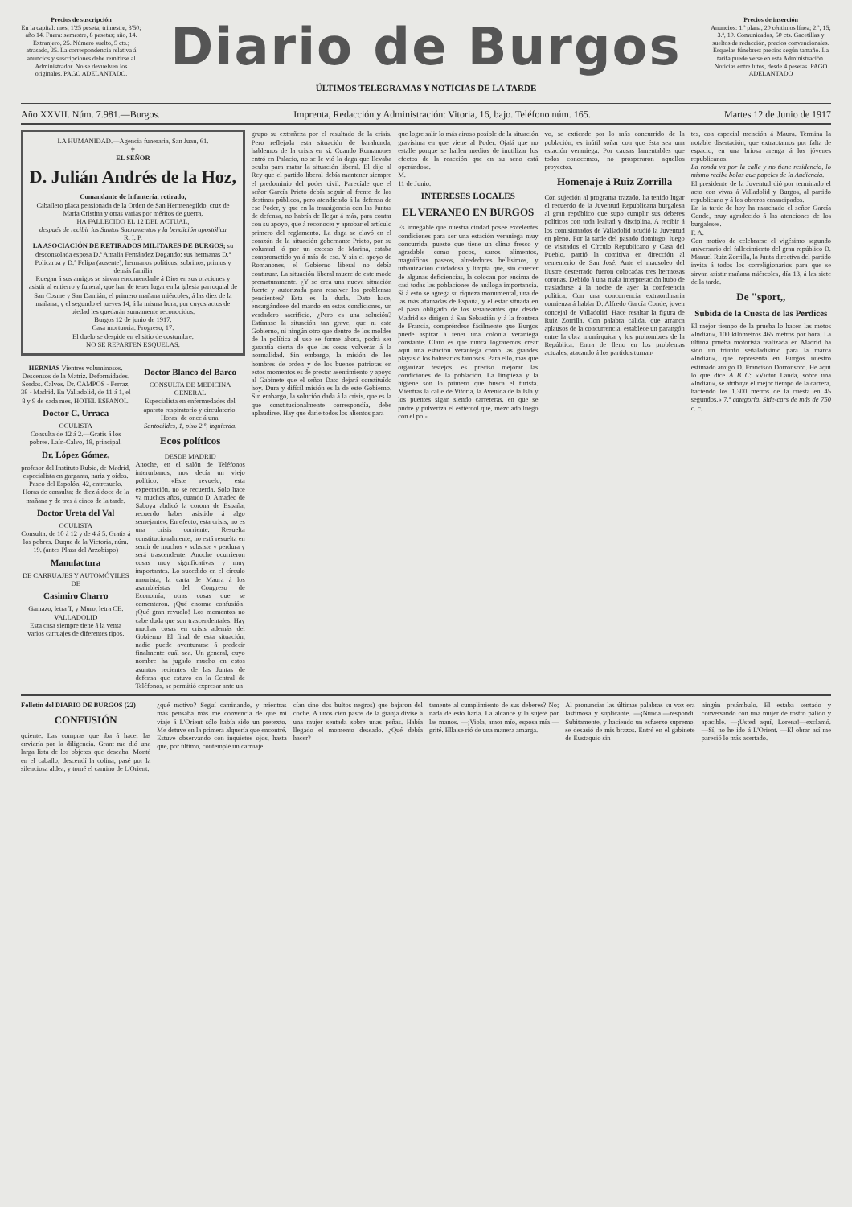Precios de suscripción
En la capital: mes, 1'25 peseta; trimestre, 3'50; año 14. Fuera: semestre, 8 pesetas; año, 14. Extranjero, 25. Número suelto, 5 cts.; atrasado, 25. La correspondencia relativa á anuncios y suscripciones debe remitirse al Administrador. No se devuelven los originales. PAGO ADELANTADO.
Diario de Burgos
ÚLTIMOS TELEGRAMAS Y NOTICIAS DE LA TARDE
Precios de inserción
Anuncios: 1.ª plana, 20 céntimos línea; 2.ª, 15; 3.ª, 10. Comunicados, 50 cts. Gacetillas y sueltos de redacción, precios convencionales. Esquelas fúnebres: precios según tamaño. La tarifa puede verse en esta Administración. Noticias entre lutos, desde 4 pesetas. PAGO ADELANTADO
Año XXVII. Núm. 7.981.—Burgos. Imprenta, Redacción y Administración: Vitoria, 16, bajo. Teléfono núm. 165. Martes 12 de Junio de 1917
LA HUMANIDAD.—Agencia funeraria, San Juan, 61.
✝
EL SEÑOR
D. Julián Andrés de la Hoz,
Comandante de Infantería, retirado,
Caballero placa pensionada de la Orden de San Hermenegildo, cruz de María Cristina y otras varias por méritos de guerra,
HA FALLECIDO EL 12 DEL ACTUAL,
después de recibir los Santos Sacramentos y la bendición apostólica
R. I. P.
LA ASOCIACIÓN DE RETIRADOS MILITARES DE BURGOS; su desconsolada esposa D.ª Amalia Fernández Dogando; sus hermanas D.ª Policarpa y D.ª Felipa (ausente); hermanos políticos, sobrinos, primos y demás familia
Ruegan á sus amigos se sirvan encomendarle á Dios en sus oraciones y asistir al entierro y funeral, que han de tener lugar en la iglesia parroquial de San Cosme y San Damián, el primero mañana miércoles, á las diez de la mañana, y el segundo el jueves 14, á la misma hora, por cuyos actos de piedad les quedarán sumamente reconocidos.
Burgos 12 de junio de 1917.
Casa mortuoria: Progreso, 17.
El duelo se despide en el sitio de costumbre.
NO SE REPARTEN ESQUELAS.
HERNIAS Vientres voluminosos. Descensos de la Matriz. Deformidades. Sordos. Calvos. Dr. CAMPOS - Ferraz, 38 - Madrid. En Valladolid, de 11 á 1, el 8 y 9 de cada mes, HOTEL ESPAÑOL.
Doctor C. Urraca
OCULISTA
Consulta de 12 á 2.—Gratis á los pobres. Laín-Calvo, 18, principal.
Dr. López Gómez,
profesor del Instituto Rubio, de Madrid, especialista en garganta, nariz y oídos. Paseo del Espolón, 42, entresuelo. Horas de consulta: de diez á doce de la mañana y de tres á cinco de la tarde.
Doctor Ureta del Val
OCULISTA
Consulta: de 10 á 12 y de 4 á 5. Gratis á los pobres. Duque de la Victoria, núm. 19. (antes Plaza del Arzobispo)
Manufactura
DE CARRUAJES Y AUTOMÓVILES DE
Casimiro Charro
Gamazo, letra T, y Muro, letra CE. VALLADOLID
Esta casa siempre tiene á la venta varios carruajes de diferentes tipos.
Doctor Blanco del Barco
CONSULTA DE MEDICINA GENERAL
Especialista en enfermedades del aparato respiratorio y circulatorio.
Horas: de once á una.
Santocildes, 1, piso 2.º, izquierda.
Ecos políticos
DESDE MADRIDAnoche, en el salón de Teléfonos interurbanos, nos decía un viejo político: «Este revuelo, esta expectación, no se recuerda. Solo hace ya muchos años, cuando D. Amadeo de Saboya abdicó la corona de España, recuerdo haber asistido á algo semejante». En efecto; esta crisis, no es una crisis corriente. Resuelta constitucionalmente, no está resuelta en sentir de muchos y subsiste y perdura y será trascendente. Anoche ocurrieron cosas muy significativas y muy importantes. Lo sucedido en el círculo maurista; la carta de Maura á los asambleístas del Congreso de Economía; otras cosas que se comentaron. ¡Qué enorme confusión! ¡Qué gran revuelo! Los momentos no cabe duda que son trascendentales. Hay muchas cosas en crisis además del Gobierno. El final de esta situación, nadie puede aventurarse á predecir finalmente cuál sea. Un general, cuyo nombre ha jugado mucho en estos asuntos recientes de las Juntas de defensa que estuvo en la Central de Teléfonos, se permitió expresar ante un
grupo su extrañeza por el resultado de la crisis. Pero reflejada esta situación de barahunda, hablemos de la crisis en sí. Cuando Romanones entró en Palacio, no se le vió la daga que llevaba oculta para matar la situación liberal. El dijo al Rey que el partido liberal debía mantener siempre el predominio del poder civil. Parecíale que el señor García Prieto debía seguir al frente de los destinos públicos, pero atendiendo á la defensa de ese Poder, y que en la transigencia con las Juntas de defensa, no habría de llegar á más, para contar con su apoyo, que á reconocer y aprobar el artículo primero del reglamento. La daga se clavó en el corazón de la situación gobernante Prieto, por su voluntad, ó por un exceso de Marina, estaba comprometido ya á más de eso. Y sin el apoyo de Romanones, el Gobierno liberal no debía continuar. La situación liberal muere de este modo prematuramente. ¿Y se crea una nueva situación fuerte y autorizada para resolver los problemas pendientes? Esta es la duda. Dato hace, encargándose del mando en estas condiciones, un verdadero sacrificio. ¿Pero es una solución? Estímase la situación tan grave, que ni este Gobierno, ni ningún otro que dentro de los moldes de la política al uso se forme ahora, podrá ser garantía cierta de que las cosas volverán á la normalidad. Sin embargo, la misión de los hombres de orden y de los buenos patriotas en estos momentos es de prestar asentimiento y apoyo al Gabinete que el señor Dato dejará constituído hoy. Dura y difícil misión es la de este Gobierno. Sin embargo, la solución dada á la crisis, que es la que constitucionalmente correspondía, debe aplaudirse. Hay que darle todos los alientos para
que logre salir lo más airoso posible de la situación gravísima en que viene al Poder. Ojalá que no estalle porque se hallen medios de inutilizar los efectos de la reacción que en su seno está operándose.
M.
11 de Junio.
INTERESES LOCALES
EL VERANEO EN BURGOS
Es innegable que nuestra ciudad posee excelentes condiciones para ser una estación veraniega muy concurrida, puesto que tiene un clima fresco y agradable como pocos, sanos alimentos, magníficos paseos, alrededores bellísimos, y urbanización cuidadosa y limpia que, sin carecer de algunas deficiencias, la colocan por encima de casi todas las poblaciones de análoga importancia. Si á esto se agrega su riqueza monumental, una de las más afamadas de España, y el estar situada en el paso obligado de los veraneantes que desde Madrid se dirigen á San Sebastián y á la frontera de Francia, compréndese fácilmente que Burgos puede aspirar á tener una colonia veraniega constante. Claro es que nunca lograremos crear aquí una estación veraniega como las grandes playas ó los balnearios famosos. Para ello, más que organizar festejos, es preciso mejorar las condiciones de la población. La limpieza y la higiene son lo primero que busca el turista. Mientras la calle de Vitoria, la Avenida de la Isla y los puentes sigan siendo carreteras, en que se pudre y pulveriza el estiércol que, mezclado luego con el pol-
vo, se extiende por lo más concurrido de la población, es inútil soñar con que ésta sea una estación veraniega. Por causas lamentables que todos conocemos, no prosperaron aquellos proyectos.
Homenaje á Ruiz Zorrilla
Con sujeción al programa trazado, ha tenido lugar el recuerdo de la Juventud Republicana burgalesa al gran repúblico que supo cumplir sus deberes políticos con toda lealtad y disciplina. A recibir á los comisionados de Valladolid acudió la Juventud en pleno. Por la tarde del pasado domingo, luego de visitados el Círculo Republicano y Casa del Pueblo, partió la comitiva en dirección al cementerio de San José. Ante el mausoleo del ilustre desterrado fueron colocadas tres hermosas coronas. Debido á una mala interpretación hubo de trasladarse á la noche de ayer la conferencia política. Con una concurrencia extraordinaria comienza á hablar D. Alfredo García Conde, joven concejal de Valladolid. Hace resaltar la figura de Ruiz Zorrilla. Con palabra cálida, que arranca aplausos de la concurrencia, establece un parangón entre la obra monárquica y los prohombres de la República. Entra de lleno en los problemas actuales, atacando á los partidos turnan-
tes, con especial mención á Maura. Termina la notable disertación, que extractamos por falta de espacio, en una briosa arenga á los jóvenes republicanos.
La ronda va por la calle y no tiene residencia, lo mismo recibe bolas que papeles de la Audiencia.
El presidente de la Juventud dió por terminado el acto con vivas á Valladolid y Burgos, al partido republicano y á los obreros emancipados.
En la tarde de hoy ha marchado el señor García Conde, muy agradecido á las atenciones de los burgaleses.
F. A.
Con motivo de celebrarse el vigésimo segundo aniversario del fallecimiento del gran repúblico D. Manuel Ruiz Zorrilla, la Junta directiva del partido invita á todos los correligionarios para que se sirvan asistir mañana miércoles, día 13, á las siete de la tarde.
De "sport,,
Subida de la Cuesta de las Perdices
El mejor tiempo de la prueba lo hacen las motos «Indian», 100 kilómetros 465 metros por hora. La última prueba motorista realizada en Madrid ha sido un triunfo señaladísimo para la marca «Indian», que representa en Burgos nuestro estimado amigo D. Francisco Dorronsoro. He aquí lo que dice A B C: «Víctor Landa, sobre una «Indian», se atribuye el mejor tiempo de la carrera, haciendo los 1.300 metros de la cuesta en 45 segundos.» 7.ª categoría. Side-cars de más de 750 c. c.
Folletín del DIARIO DE BURGOS (22)
CONFUSIÓN
quiente. Las compras que iba á hacer las enviaría por la diligencia. Grant me dió una larga lista de los objetos que deseaba. Monté en el caballo, descendí la colina, pasé por la silenciosa aldea, y tomé el camino de L'Orient.
¿qué motivo? Seguí caminando, y mientras más pensaba más me convencía de que mi viaje á L'Orient sólo había sido un pretexto. Me detuve en la primera alquería que encontré. Estuve observando con inquietos ojos, hasta que, por último, contemplé un carruaje.
cían sino dos bultos negros) que bajaron del coche. A unos cien pasos de la granja divisé á una mujer sentada sobre unas peñas. Había llegado el momento deseado. ¿Qué debía hacer?
tamente al cumplimiento de sus deberes? No; nada de esto haría. La alcancé y la sujeté por las manos. —¡Viola, amor mío, esposa mía!—grité. Ella se rió de una manera amarga.
Al pronunciar las últimas palabras su voz era lastimosa y suplicante. —¡Nunca!—respondí. Subitamente, y haciendo un esfuerzo supremo, se desasió de mis brazos. Entré en el gabinete de Eustaquio sin
ningún preámbulo. El estaba sentado y conversando con una mujer de rostro pálido y apacible. —¡Usted aquí, Lorena!—exclamó. —Sí, no he ido á L'Orient. —El obrar así me pareció lo más acertado.